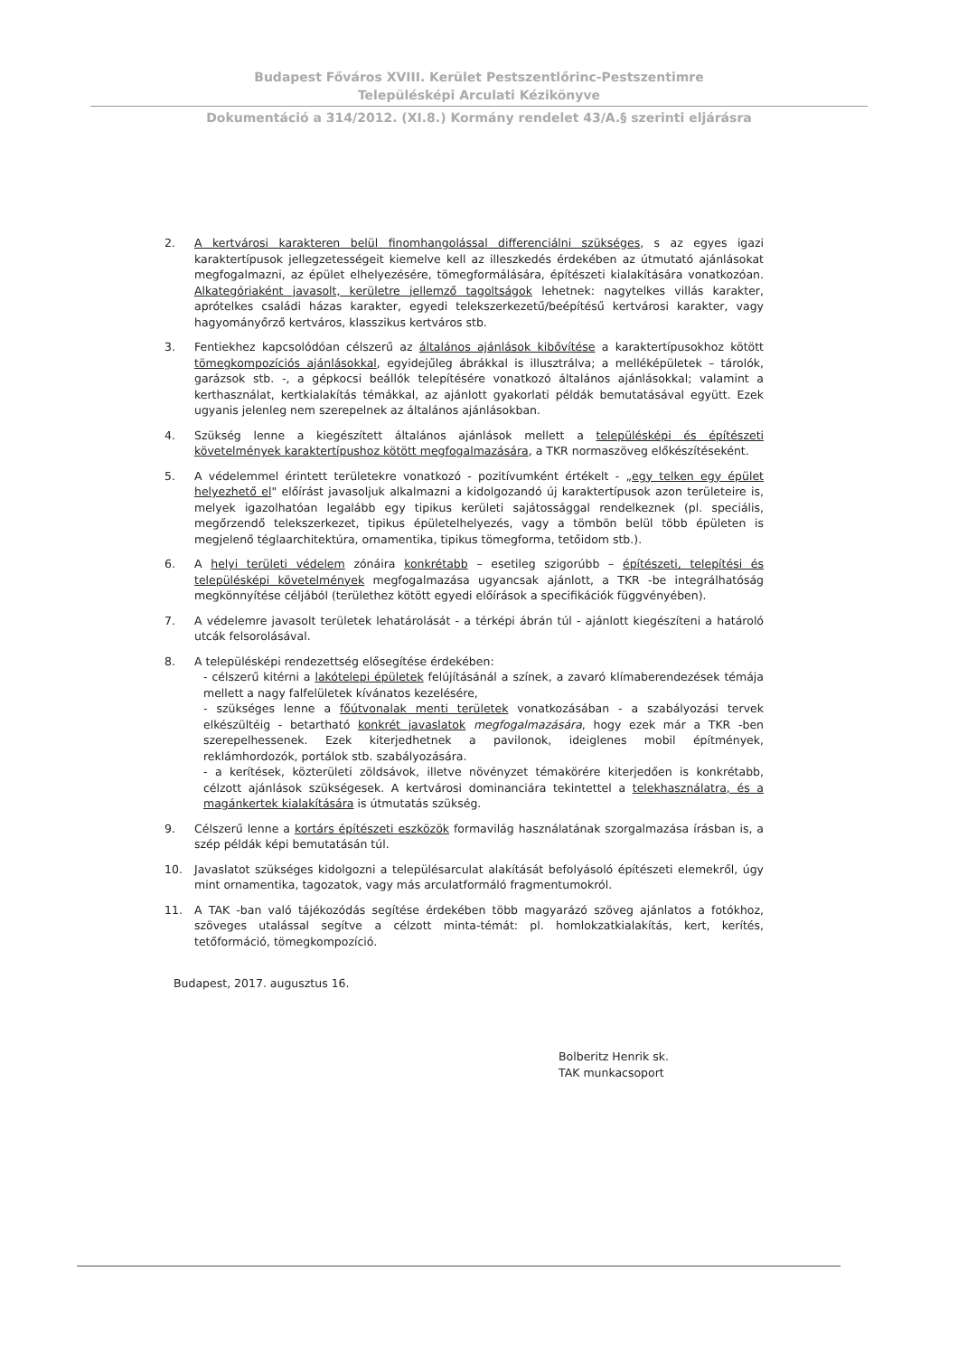Budapest Főváros XVIII. Kerület Pestszentlőrinc-Pestszentimre
Településképi Arculati Kézikönyve
Dokumentáció a 314/2012. (XI.8.) Kormány rendelet 43/A.§ szerinti eljárásra
2. A kertvárosi karakteren belül finomhangolással differenciálni szükséges, s az egyes igazi karaktertípusok jellegzetességeit kiemelve kell az illeszkedés érdekében az útmutató ajánlásokat megfogalmazni, az épület elhelyezésére, tömegformálására, építészeti kialakítására vonatkozóan. Alkategóriaként javasolt, kerületre jellemző tagoltságok lehetnek: nagytelkes villás karakter, aprótelkes családi házas karakter, egyedi telekszerkezetű/beépítésű kertvárosi karakter, vagy hagyományőrző kertváros, klasszikus kertváros stb.
3. Fentiekhez kapcsolódóan célszerű az általános ajánlások kibővítése a karaktertípusokhoz kötött tömegkompozíciós ajánlásokkal, egyidejűleg ábrákkal is illusztrálva; a melléképületek – tárolók, garázsok stb. -, a gépkocsi beállók telepítésére vonatkozó általános ajánlásokkal; valamint a kerthasználat, kertkialakítás témákkal, az ajánlott gyakorlati példák bemutatásával együtt. Ezek ugyanis jelenleg nem szerepelnek az általános ajánlásokban.
4. Szükség lenne a kiegészített általános ajánlások mellett a településképi és építészeti követelmények karaktertípushoz kötött megfogalmazására, a TKR normaszöveg előkészítéseként.
5. A védelemmel érintett területekre vonatkozó - pozitívumként értékelt - „egy telken egy épület helyezhető el" előírást javasoljuk alkalmazni a kidolgozandó új karaktertípusok azon területeire is, melyek igazolhatóan legalább egy tipikus kerületi sajátossággal rendelkeznek (pl. speciális, megőrzendő telekszerkezet, tipikus épületelhelyezés, vagy a tömbön belül több épületen is megjelenő téglaarchitektúra, ornamentika, tipikus tömegforma, tetőidom stb.).
6. A helyi területi védelem zónáira konkrétabb – esetileg szigorúbb – építészeti, telepítési és településképi követelmények megfogalmazása ugyancsak ajánlott, a TKR -be integrálhatóság megkönnyítése céljából (területhez kötött egyedi előírások a specifikációk függvényében).
7. A védelemre javasolt területek lehatárolását - a térképi ábrán túl - ajánlott kiegészíteni a határoló utcák felsorolásával.
8. A településképi rendezettség elősegítése érdekében:
- célszerű kitérni a lakótelepi épületek felújításánál a színek, a zavaró klímaberendezések témája mellett a nagy falfelületek kívánatos kezelésére,
- szükséges lenne a főútvonalak menti területek vonatkozásában - a szabályozási tervek elkészültéig - betartható konkrét javaslatok megfogalmazására, hogy ezek már a TKR -ben szerepelhessenek. Ezek kiterjedhetnek a pavilonok, ideiglenes mobil építmények, reklámhordozók, portálok stb. szabályozására.
- a kerítések, közterületi zöldsávok, illetve növényzet témakörére kiterjedően is konkrétabb, célzott ajánlások szükségesek. A kertvárosi dominanciára tekintettel a telekhasználatra, és a magánkertek kialakítására is útmutatás szükség.
9. Célszerű lenne a kortárs építészeti eszközök formavilág használatának szorgalmazása írásban is, a szép példák képi bemutatásán túl.
10. Javaslatot szükséges kidolgozni a településarculat alakítását befolyásoló építészeti elemekről, úgy mint ornamentika, tagozatok, vagy más arculatformáló fragmentumokról.
11. A TAK -ban való tájékozódás segítése érdekében több magyarázó szöveg ajánlatos a fotókhoz, szöveges utalással segítve a célzott minta-témát: pl. homlokzatkialakítás, kert, kerítés, tetőformáció, tömegkompozíció.
Budapest, 2017. augusztus 16.
Bolberitz Henrik sk.
TAK munkacsoport